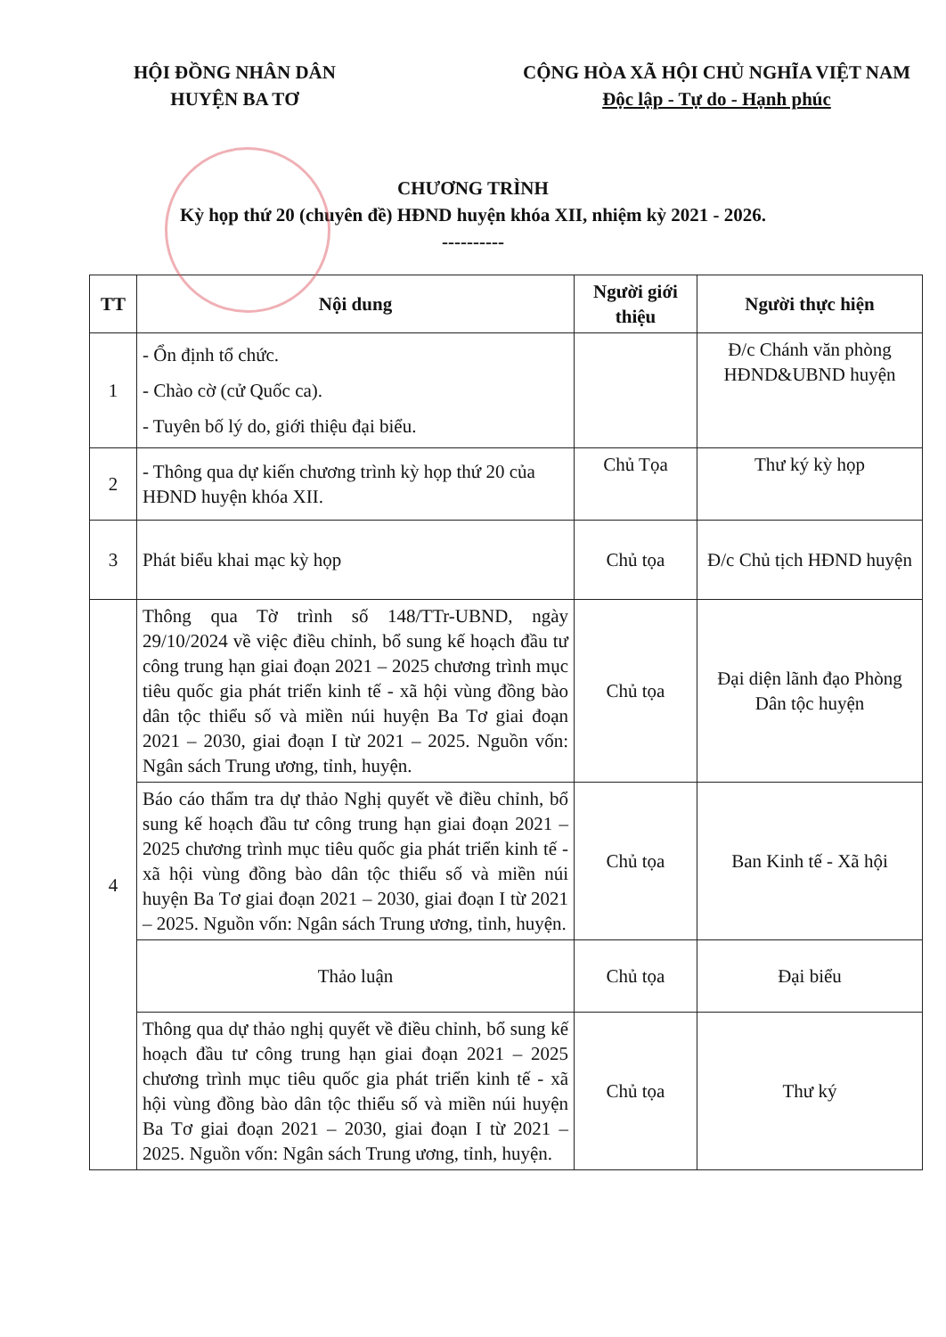HỘI ĐỒNG NHÂN DÂN
HUYỆN BA TƠ
CỘNG HÒA XÃ HỘI CHỦ NGHĨA VIỆT NAM
Độc lập - Tự do - Hạnh phúc
CHƯƠNG TRÌNH
Kỳ họp thứ 20 (chuyên đề) HĐND huyện khóa XII, nhiệm kỳ 2021 - 2026.
----------
| TT | Nội dung | Người giới thiệu | Người thực hiện |
| --- | --- | --- | --- |
| 1 | - Ổn định tổ chức. - Chào cờ (cử Quốc ca). - Tuyên bố lý do, giới thiệu đại biểu. | | Đ/c Chánh văn phòng HĐND&UBND huyện |
| 2 | - Thông qua dự kiến chương trình kỳ họp thứ 20 của HĐND huyện khóa XII. | Chủ Tọa | Thư ký kỳ họp |
| 3 | Phát biểu khai mạc kỳ họp | Chủ tọa | Đ/c Chủ tịch HĐND huyện |
| 4 | Thông qua Tờ trình số 148/TTr-UBND, ngày 29/10/2024 về việc điều chỉnh, bổ sung kế hoạch đầu tư công trung hạn giai đoạn 2021 – 2025 chương trình mục tiêu quốc gia phát triển kinh tế - xã hội vùng đồng bào dân tộc thiểu số và miền núi huyện Ba Tơ giai đoạn 2021 – 2030, giai đoạn I từ 2021 – 2025. Nguồn vốn: Ngân sách Trung ương, tỉnh, huyện. | Chủ tọa | Đại diện lãnh đạo Phòng Dân tộc huyện |
| | Báo cáo thẩm tra dự thảo Nghị quyết về điều chỉnh, bổ sung kế hoạch đầu tư công trung hạn giai đoạn 2021 – 2025 chương trình mục tiêu quốc gia phát triển kinh tế - xã hội vùng đồng bào dân tộc thiểu số và miền núi huyện Ba Tơ giai đoạn 2021 – 2030, giai đoạn I từ 2021 – 2025. Nguồn vốn: Ngân sách Trung ương, tỉnh, huyện. | Chủ tọa | Ban Kinh tế - Xã hội |
| | Thảo luận | Chủ tọa | Đại biểu |
| | Thông qua dự thảo nghị quyết về điều chỉnh, bổ sung kế hoạch đầu tư công trung hạn giai đoạn 2021 – 2025 chương trình mục tiêu quốc gia phát triển kinh tế - xã hội vùng đồng bào dân tộc thiểu số và miền núi huyện Ba Tơ giai đoạn 2021 – 2030, giai đoạn I từ 2021 – 2025. Nguồn vốn: Ngân sách Trung ương, tỉnh, huyện. | Chủ tọa | Thư ký |